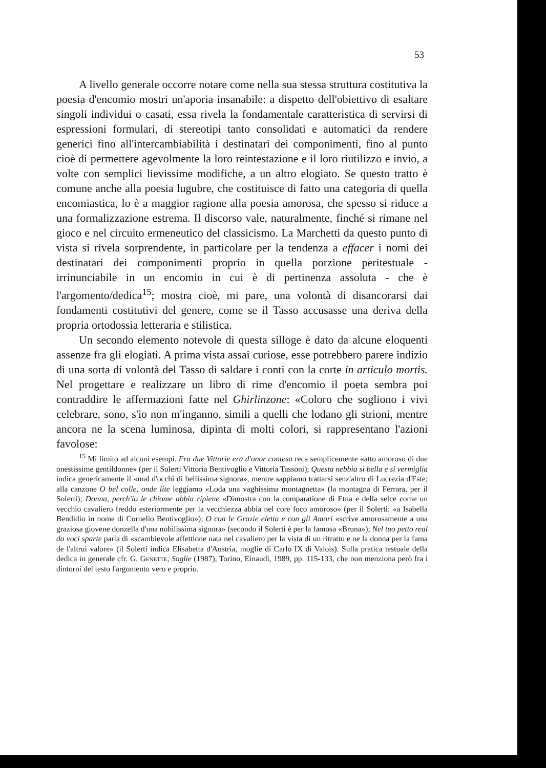53
A livello generale occorre notare come nella sua stessa struttura costitutiva la poesia d'encomio mostri un'aporia insanabile: a dispetto dell'obiettivo di esaltare singoli individui o casati, essa rivela la fondamentale caratteristica di servirsi di espressioni formulari, di stereotipi tanto consolidati e automatici da rendere generici fino all'intercambiabilità i destinatari dei componimenti, fino al punto cioè di permettere agevolmente la loro reintestazione e il loro riutilizzo e invio, a volte con semplici lievissime modifiche, a un altro elogiato. Se questo tratto è comune anche alla poesia lugubre, che costituisce di fatto una categoria di quella encomiastica, lo è a maggior ragione alla poesia amorosa, che spesso si riduce a una formalizzazione estrema. Il discorso vale, naturalmente, finché si rimane nel gioco e nel circuito ermeneutico del classicismo. La Marchetti da questo punto di vista si rivela sorprendente, in particolare per la tendenza a effacer i nomi dei destinatari dei componimenti proprio in quella porzione peritestuale - irrinunciabile in un encomio in cui è di pertinenza assoluta - che è l'argomento/dedica<sup>15</sup>; mostra cioè, mi pare, una volontà di disancorarsi dai fondamenti costitutivi del genere, come se il Tasso accusasse una deriva della propria ortodossia letteraria e stilistica.
Un secondo elemento notevole di questa silloge è dato da alcune eloquenti assenze fra gli elogiati. A prima vista assai curiose, esse potrebbero parere indizio di una sorta di volontà del Tasso di saldare i conti con la corte in articulo mortis. Nel progettare e realizzare un libro di rime d'encomio il poeta sembra poi contraddire le affermazioni fatte nel Ghirlinzone: «Coloro che sogliono i vivi celebrare, sono, s'io non m'inganno, simili a quelli che lodano gli strioni, mentre ancora ne la scena luminosa, dipinta di molti colori, si rappresentano l'azioni favolose:
<sup>15</sup> Mi limito ad alcuni esempi. Fra due Vittorie era d'onor contesa reca semplicemente «atto amoroso di due onestissime gentildonne» (per il Solerti Vittoria Bentivoglio e Vittoria Tassoni); Questa nebbia sì bella e sì vermiglia indica genericamente il «mal d'occhi di bellissima signora», mentre sappiamo trattarsi senz'altro di Lucrezia d'Este; alla canzone O bel colle, onde lite leggiamo «Loda una vaghissima montagnetta» (la montagna di Ferrara, per il Solerti); Donna, perch'io le chiome abbia ripiene «Dimostra con la comparatione di Etna e della selce come un vecchio cavaliero freddo esteriormente per la vecchiezza abbia nel core foco amoroso» (per il Solerti: «a Isabella Bendidio in nome di Cornelio Bentivoglio»); O con le Grazie eletta e con gli Amori «scrive amorosamente a una graziosa giovene donzella d'una nobilissima signora» (secondo il Solerti è per la famosa «Bruna»); Nel tuo petto real da voci sparte parla di «scambievole affettione nata nel cavaliero per la vista di un ritratto e ne la donna per la fama de l'altrui valore» (il Solerti indica Elisabetta d'Austria, moglie di Carlo IX di Valois). Sulla pratica testuale della dedica in generale cfr. G. Genette, Soglie (1987), Torino, Einaudi, 1989, pp. 115-133, che non menziona però fra i dintorni del testo l'argomento vero e proprio.